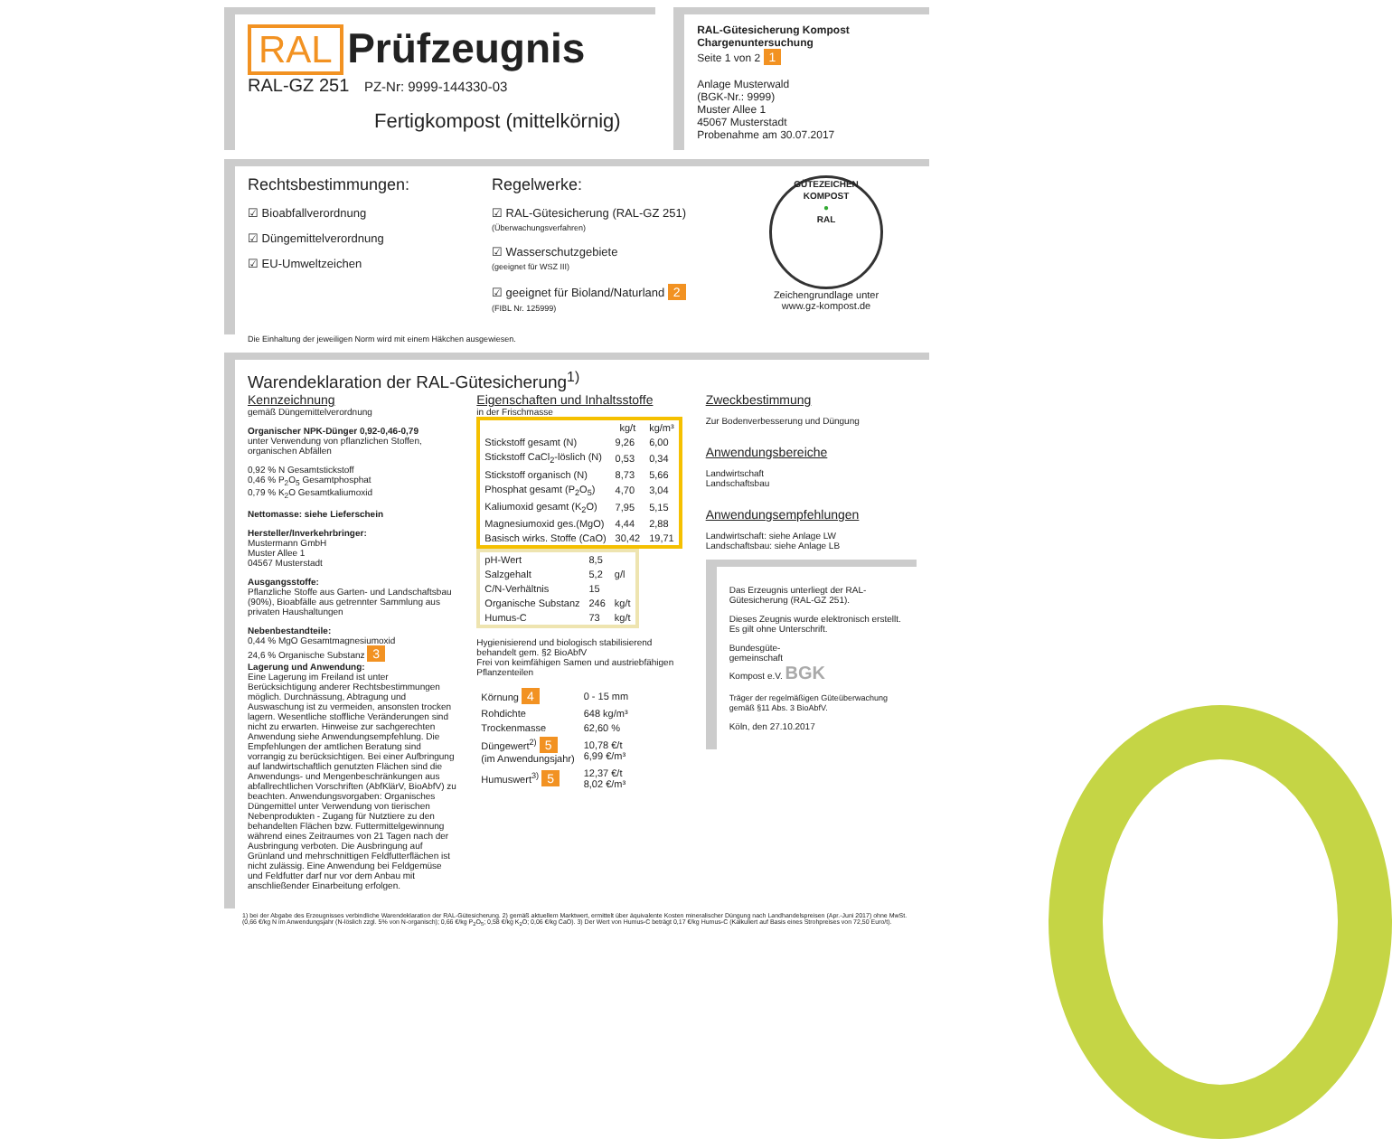RAL Prüfzeugnis
RAL-GZ 251 PZ-Nr: 9999-144330-03
Fertigkompost (mittelkörnig)
RAL-Gütesicherung Kompost
Chargenuntersuchung
Seite 1 von 2 1
Anlage Musterwald
(BGK-Nr.: 9999)
Muster Allee 1
45067 Musterstadt
Probenahme am 30.07.2017
Rechtsbestimmungen:
☑ Bioabfallverordnung
☑ Düngemittelverordnung
☑ EU-Umweltzeichen
Regelwerke:
☑ RAL-Gütesicherung (RAL-GZ 251)
(Überwachungsverfahren)
☑ Wasserschutzgebiete
(geeignet für WSZ III)
☑ geeignet für Bioland/Naturland 2
(FIBL Nr. 125999)
GÜTEZEICHEN KOMPOST
●
RAL
Zeichengrundlage unter
www.gz-kompost.de
Die Einhaltung der jeweiligen Norm wird mit einem Häkchen ausgewiesen.
Warendeklaration der RAL-Gütesicherung<sup>1)</sup>
Kennzeichnung
gemäß Düngemittelverordnung
Organischer NPK-Dünger 0,92-0,46-0,79
unter Verwendung von pflanzlichen Stoffen, organischen Abfällen
0,92 % N Gesamtstickstoff
0,46 % P<sub>2</sub>O<sub>5</sub> Gesamtphosphat
0,79 % K<sub>2</sub>O Gesamtkaliumoxid
Nettomasse: siehe Lieferschein
Hersteller/Inverkehrbringer:
Mustermann GmbH
Muster Allee 1
04567 Musterstadt
Ausgangsstoffe:
Pflanzliche Stoffe aus Garten- und Landschaftsbau (90%), Bioabfälle aus getrennter Sammlung aus privaten Haushaltungen
Nebenbestandteile:
0,44 % MgO Gesamtmagnesiumoxid
24,6 % Organische Substanz 3
Lagerung und Anwendung:
Eine Lagerung im Freiland ist unter Berücksichtigung anderer Rechtsbestimmungen möglich. Durchnässung, Abtragung und Auswaschung ist zu vermeiden, ansonsten trocken lagern. Wesentliche stoffliche Veränderungen sind nicht zu erwarten. Hinweise zur sachgerechten Anwendung siehe Anwendungsempfehlung. Die Empfehlungen der amtlichen Beratung sind vorrangig zu berücksichtigen. Bei einer Aufbringung auf landwirtschaftlich genutzten Flächen sind die Anwendungs- und Mengenbeschränkungen aus abfallrechtlichen Vorschriften (AbfKlärV, BioAbfV) zu beachten. Anwendungsvorgaben: Organisches Düngemittel unter Verwendung von tierischen Nebenprodukten - Zugang für Nutztiere zu den behandelten Flächen bzw. Futtermittelgewinnung während eines Zeitraumes von 21 Tagen nach der Ausbringung verboten. Die Ausbringung auf Grünland und mehrschnittigen Feldfutterflächen ist nicht zulässig. Eine Anwendung bei Feldgemüse und Feldfutter darf nur vor dem Anbau mit anschließender Einarbeitung erfolgen.
Eigenschaften und Inhaltsstoffe
in der Frischmasse
| | kg/t | kg/m³ |
| --- | --- | --- |
| Stickstoff gesamt (N) | 9,26 | 6,00 |
| Stickstoff CaCl<sub>2</sub>-löslich (N) | 0,53 | 0,34 |
| Stickstoff organisch (N) | 8,73 | 5,66 |
| Phosphat gesamt (P<sub>2</sub>O<sub>5</sub>) | 4,70 | 3,04 |
| Kaliumoxid gesamt (K<sub>2</sub>O) | 7,95 | 5,15 |
| Magnesiumoxid ges.(MgO) | 4,44 | 2,88 |
| Basisch wirks. Stoffe (CaO) | 30,42 | 19,71 |
| pH-Wert | 8,5 | |
| Salzgehalt | 5,2 | g/l |
| C/N-Verhältnis | 15 | |
| Organische Substanz | 246 | kg/t |
| Humus-C | 73 | kg/t |
Hygienisierend und biologisch stabilisierend behandelt gem. §2 BioAbfV
Frei von keimfähigen Samen und austriebfähigen Pflanzenteilen
| Körnung 4 | 0 - 15 mm |
| Rohdichte | 648 kg/m³ |
| Trockenmasse | 62,60 % |
| Düngewert<sup>2)</sup> 5 (im Anwendungsjahr) | 10,78 €/t 6,99 €/m³ |
| Humuswert<sup>3)</sup> 5 | 12,37 €/t 8,02 €/m³ |
Zweckbestimmung
Zur Bodenverbesserung und Düngung
Anwendungsbereiche
Landwirtschaft
Landschaftsbau
Anwendungsempfehlungen
Landwirtschaft: siehe Anlage LW
Landschaftsbau: siehe Anlage LB
Das Erzeugnis unterliegt der RAL-Gütesicherung (RAL-GZ 251).
Dieses Zeugnis wurde elektronisch erstellt. Es gilt ohne Unterschrift.
Bundesgüte-
gemeinschaft
Kompost e.V. BGK
Träger der regelmäßigen Güteüberwachung gemäß §11 Abs. 3 BioAbfV.
Köln, den 27.10.2017
1) bei der Abgabe des Erzeugnisses verbindliche Warendeklaration der RAL-Gütesicherung. 2) gemäß aktuellem Marktwert, ermittelt über äquivalente Kosten mineralischer Düngung nach Landhandelspreisen (Apr.-Juni 2017) ohne MwSt. (0,66 €/kg N im Anwendungsjahr (N-löslich zzgl. 5% von N-organisch); 0,66 €/kg P<sub>2</sub>O<sub>5</sub>; 0,58 €/kg K<sub>2</sub>O; 0,06 €/kg CaO). 3) Der Wert von Humus-C beträgt 0,17 €/kg Humus-C (Kalkuliert auf Basis eines Strohpreises von 72,50 Euro/t).